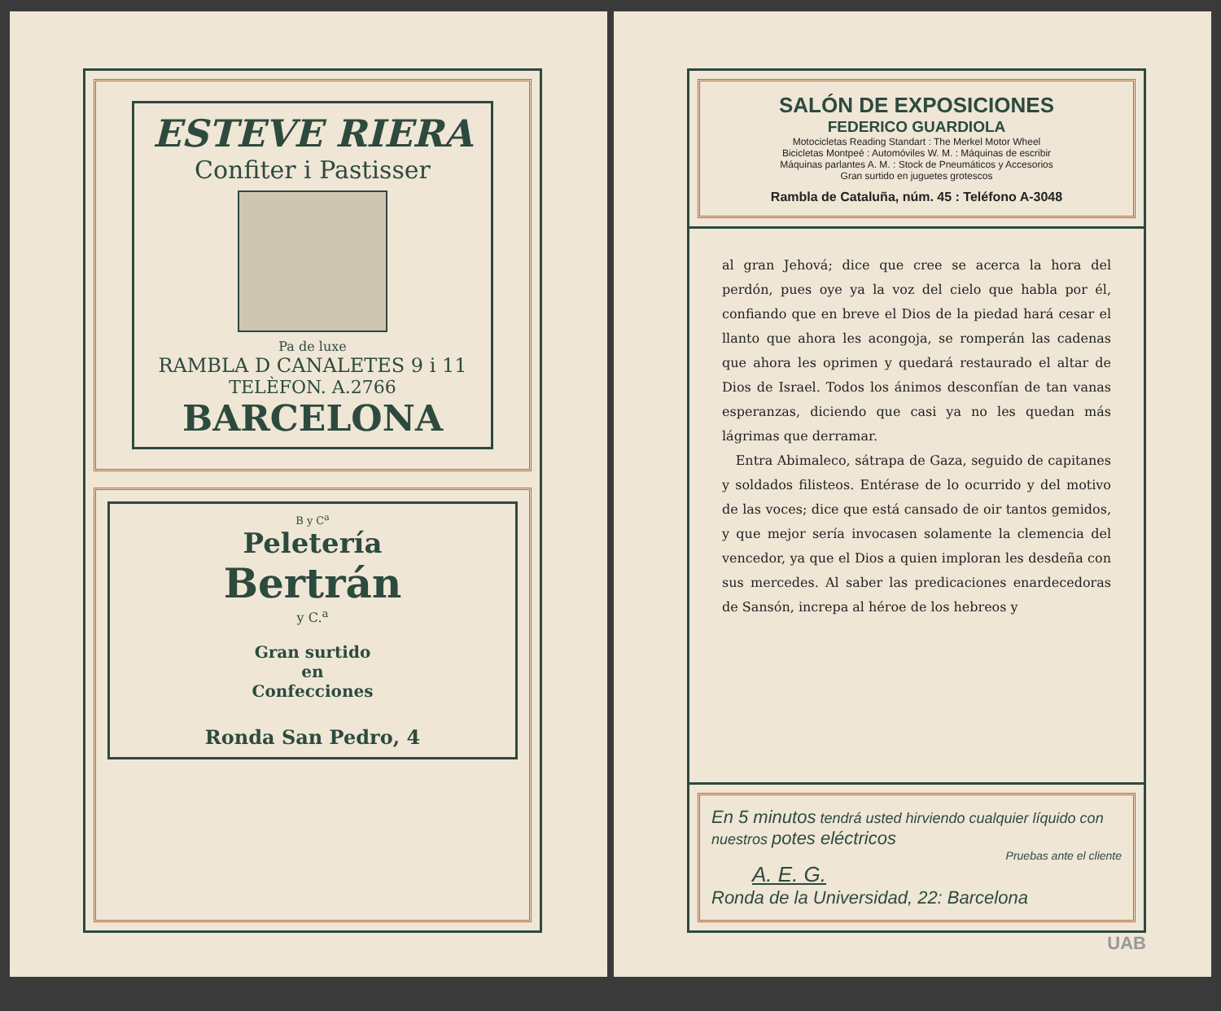ESTEVE RIERA
Confiter i Pastisser
Pa de luxe
RAMBLA D CANALETES 9 i 11
TELÈFON. A.2766
BARCELONA
B y C<sup>a</sup>
Peletería
Bertrán
y C.<sup>a</sup>
Gran surtido
en
Confecciones
Ronda San Pedro, 4
SALÓN DE EXPOSICIONES
FEDERICO GUARDIOLA
Motocicletas Reading Standart : The Merkel Motor Wheel
Bicicletas Montpeé : Automóviles W. M. : Máquinas de escribir
Máquinas parlantes A. M. : Stock de Pneumáticos y Accesorios
Gran surtido en juguetes grotescos
Rambla de Cataluña, núm. 45 : Teléfono A-3048
al gran Jehová; dice que cree se acerca la hora del perdón, pues oye ya la voz del cielo que habla por él, confiando que en breve el Dios de la piedad hará cesar el llanto que ahora les acongoja, se romperán las cadenas que ahora les oprimen y quedará restaurado el altar de Dios de Israel. Todos los ánimos desconfían de tan vanas esperanzas, diciendo que casi ya no les quedan más lágrimas que derramar.
Entra Abimaleco, sátrapa de Gaza, seguido de capitanes y soldados filisteos. Entérase de lo ocurrido y del motivo de las voces; dice que está cansado de oir tantos gemidos, y que mejor sería invocasen solamente la clemencia del vencedor, ya que el Dios a quien imploran les desdeña con sus mercedes. Al saber las predicaciones enardecedoras de Sansón, increpa al héroe de los hebreos y
En 5 minutos tendrá usted hirviendo cualquier líquido con nuestros potes eléctricos
Pruebas ante el cliente
A. E. G.
Ronda de la Universidad, 22: Barcelona
UAB